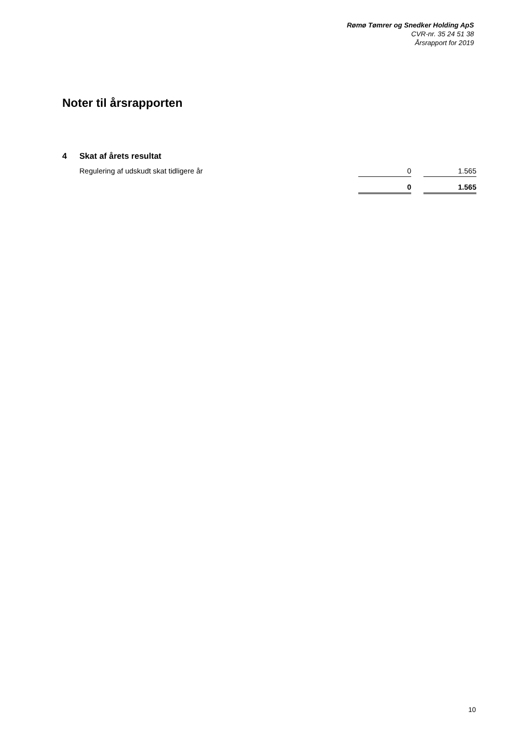Rømø Tømrer og Snedker Holding ApS
CVR-nr. 35 24 51 38
Årsrapport for 2019
Noter til årsrapporten
| 4 | Skat af årets resultat | | | |
| | Regulering af udskudt skat tidligere år | 0 | | 1.565 |
| | | 0 | | 1.565 |
10